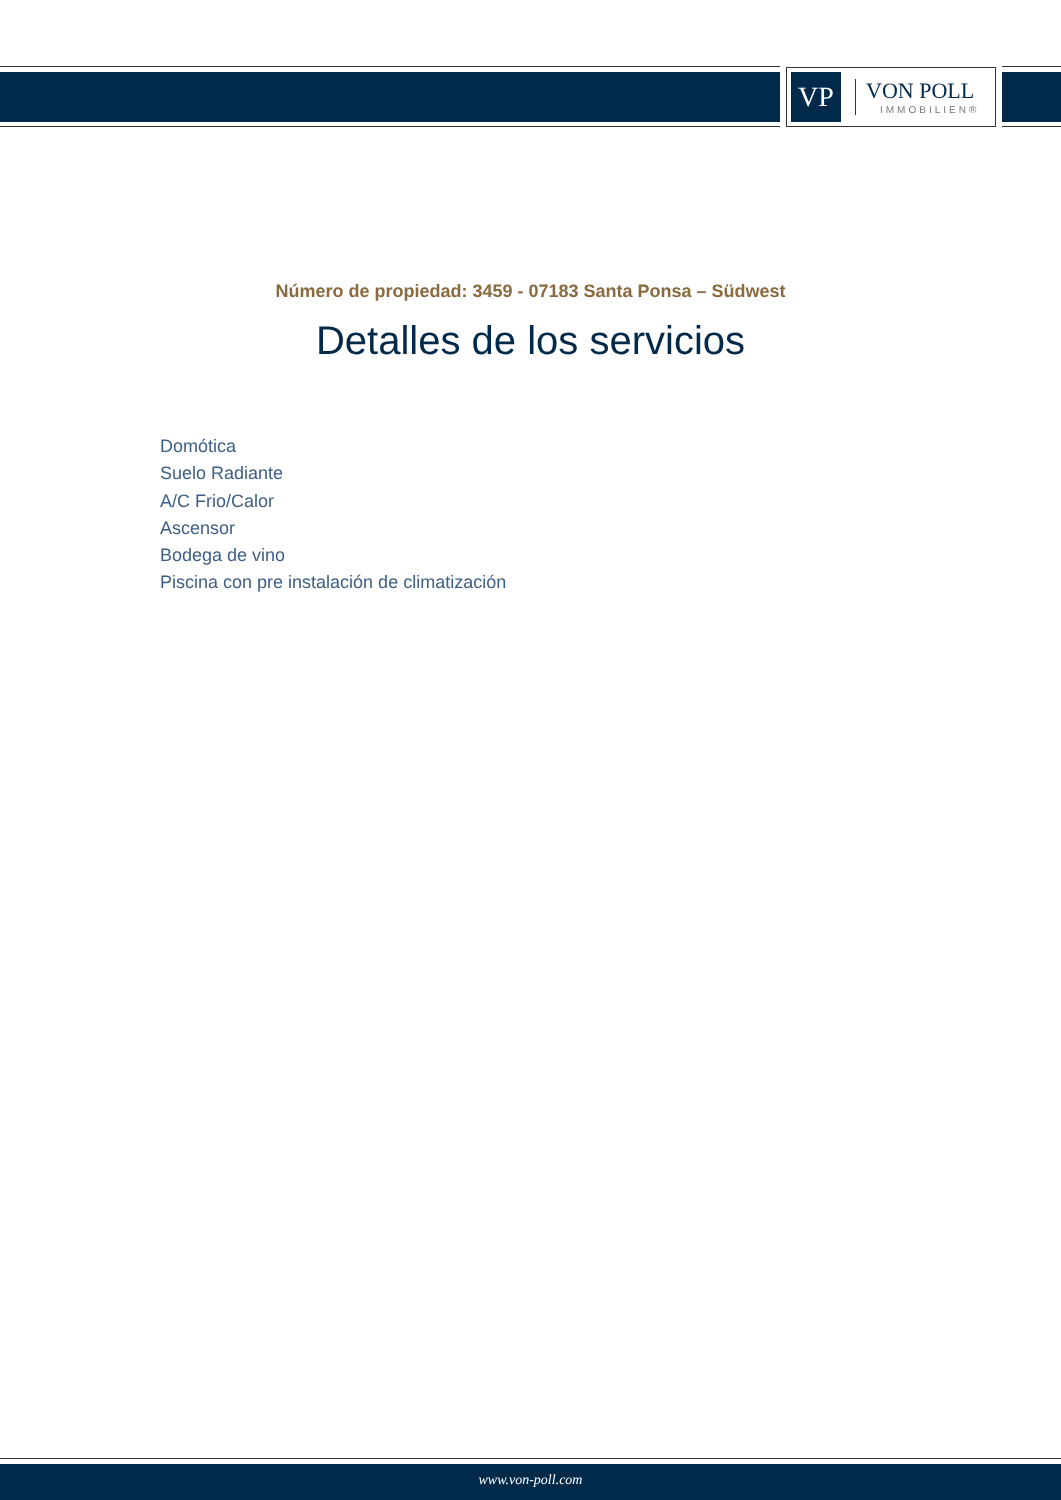VP
VON POLL
IMMOBILIEN®
Número de propiedad: 3459 - 07183 Santa Ponsa – Südwest
Detalles de los servicios
Domótica
Suelo Radiante
A/C Frio/Calor
Ascensor
Bodega de vino
Piscina con pre instalación de climatización
www.von-poll.com